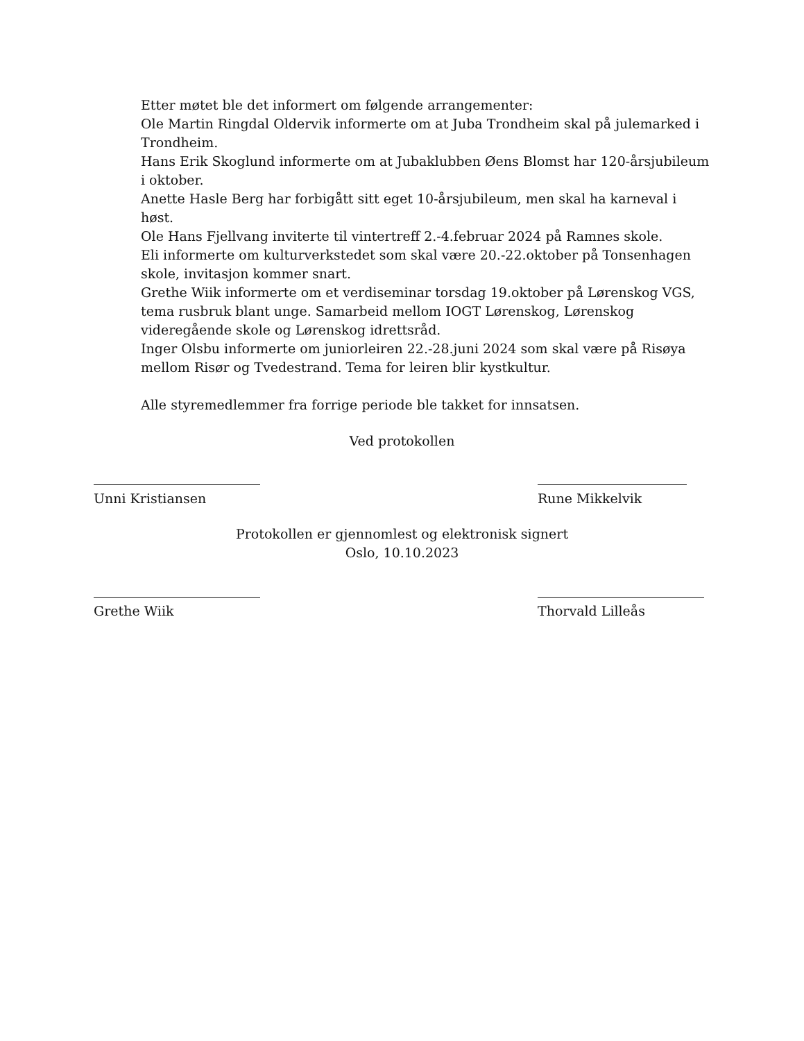Etter møtet ble det informert om følgende arrangementer:
Ole Martin Ringdal Oldervik informerte om at Juba Trondheim skal på julemarked i Trondheim.
Hans Erik Skoglund informerte om at Jubaklubben Øens Blomst har 120-årsjubileum i oktober.
Anette Hasle Berg har forbigått sitt eget 10-årsjubileum, men skal ha karneval i høst.
Ole Hans Fjellvang inviterte til vintertreff 2.-4.februar 2024 på Ramnes skole.
Eli informerte om kulturverkstedet som skal være 20.-22.oktober på Tonsenhagen skole, invitasjon kommer snart.
Grethe Wiik informerte om et verdiseminar torsdag 19.oktober på Lørenskog VGS, tema rusbruk blant unge. Samarbeid mellom IOGT Lørenskog, Lørenskog videregående skole og Lørenskog idrettsråd.
Inger Olsbu informerte om juniorleiren 22.-28.juni 2024 som skal være på Risøya mellom Risør og Tvedestrand. Tema for leiren blir kystkultur.
Alle styremedlemmer fra forrige periode ble takket for innsatsen.
Ved protokollen
Unni Kristiansen Rune Mikkelvik
Protokollen er gjennomlest og elektronisk signert
Oslo, 10.10.2023
Grethe Wiik Thorvald Lilleås